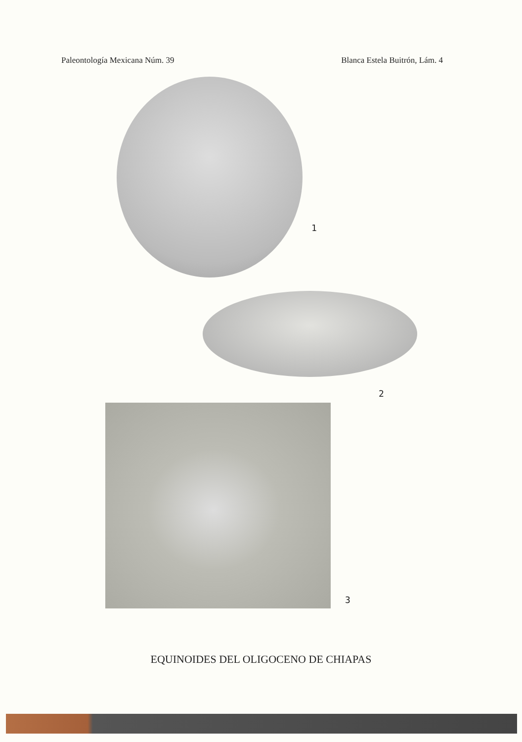Paleontología Mexicana Núm. 39 Blanca Estela Buitrón, Lám. 4
1
2
3
EQUINOIDES DEL OLIGOCENO DE CHIAPAS